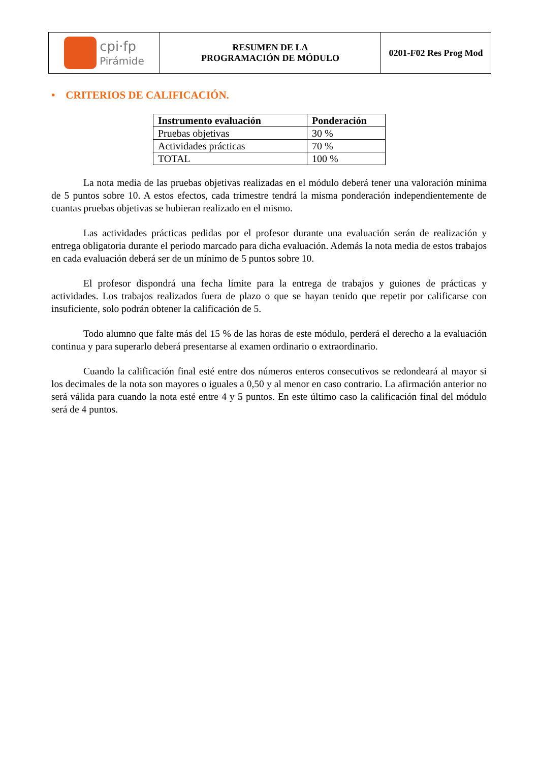| cpi·fp Pirámide | RESUMEN DE LA PROGRAMACIÓN DE MÓDULO | 0201-F02 Res Prog Mod |
• CRITERIOS DE CALIFICACIÓN.
| Instrumento evaluación | Ponderación |
| --- | --- |
| Pruebas objetivas | 30 % |
| Actividades prácticas | 70 % |
| TOTAL | 100 % |
La nota media de las pruebas objetivas realizadas en el módulo deberá tener una valoración mínima de 5 puntos sobre 10. A estos efectos, cada trimestre tendrá la misma ponderación independientemente de cuantas pruebas objetivas se hubieran realizado en el mismo.
Las actividades prácticas pedidas por el profesor durante una evaluación serán de realización y entrega obligatoria durante el periodo marcado para dicha evaluación. Además la nota media de estos trabajos en cada evaluación deberá ser de un mínimo de 5 puntos sobre 10.
El profesor dispondrá una fecha límite para la entrega de trabajos y guiones de prácticas y actividades. Los trabajos realizados fuera de plazo o que se hayan tenido que repetir por calificarse con insuficiente, solo podrán obtener la calificación de 5.
Todo alumno que falte más del 15 % de las horas de este módulo, perderá el derecho a la evaluación continua y para superarlo deberá presentarse al examen ordinario o extraordinario.
Cuando la calificación final esté entre dos números enteros consecutivos se redondeará al mayor si los decimales de la nota son mayores o iguales a 0,50 y al menor en caso contrario. La afirmación anterior no será válida para cuando la nota esté entre 4 y 5 puntos. En este último caso la calificación final del módulo será de 4 puntos.